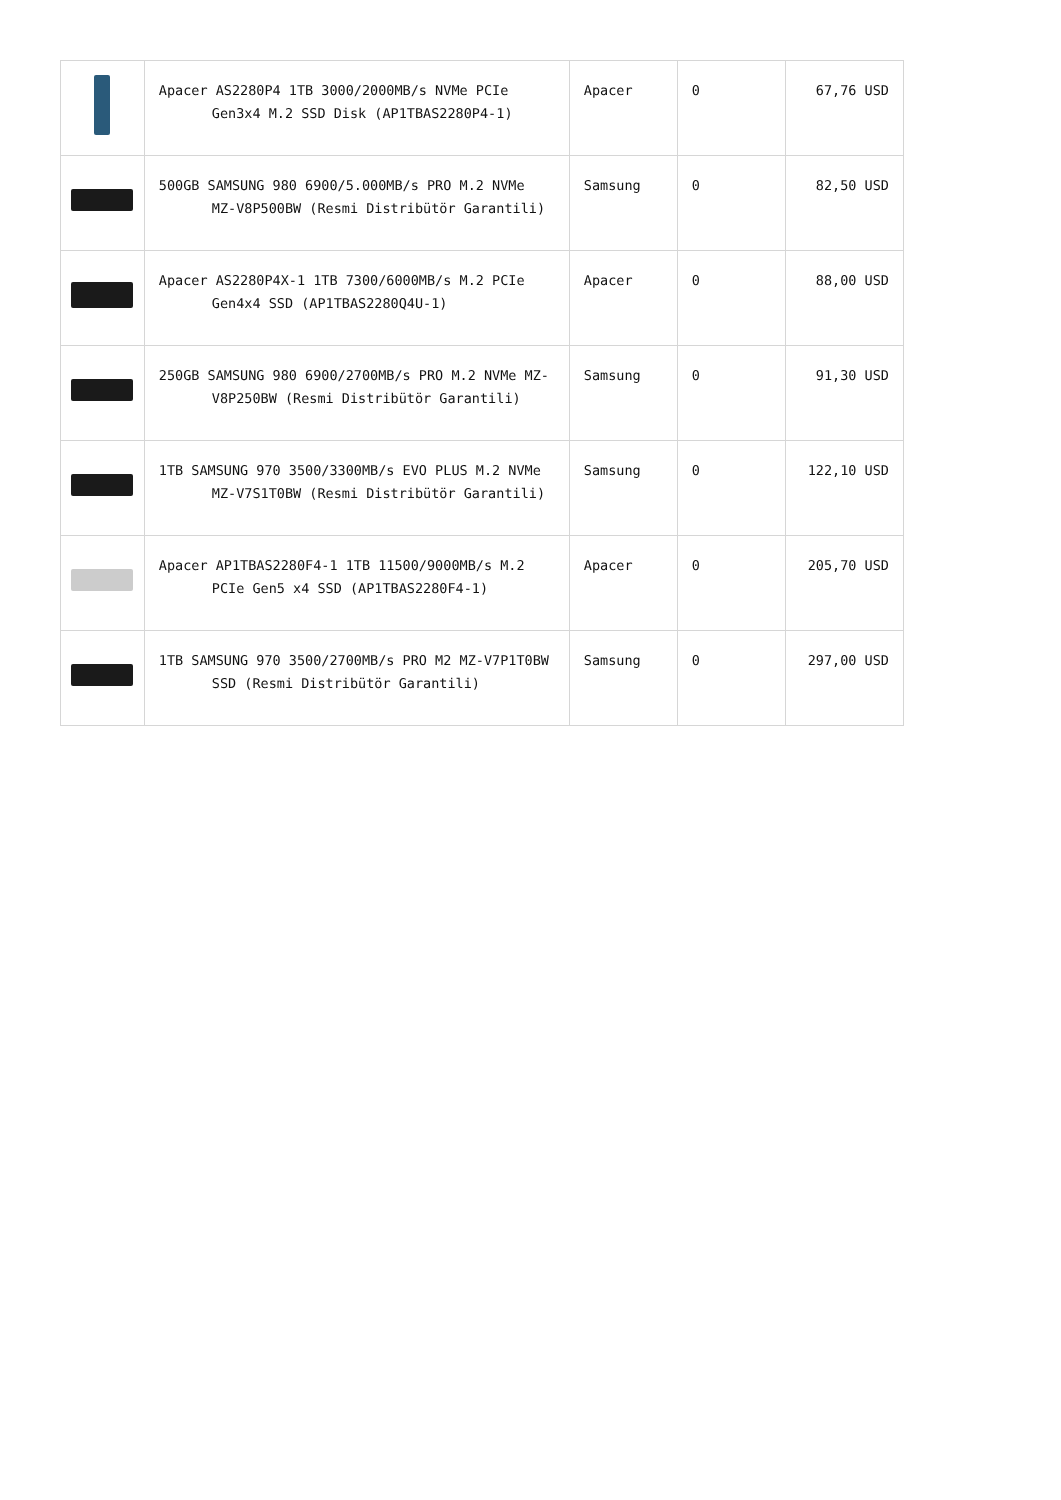| | Apacer AS2280P4 1TB 3000/2000MB/s NVMe PCIe Gen3x4 M.2 SSD Disk (AP1TBAS2280P4-1) | Apacer | 0 | 67,76 USD |
| | 500GB SAMSUNG 980 6900/5.000MB/s PRO M.2 NVMe MZ-V8P500BW (Resmi Distribütör Garantili) | Samsung | 0 | 82,50 USD |
| | Apacer AS2280P4X-1 1TB 7300/6000MB/s M.2 PCIe Gen4x4 SSD (AP1TBAS2280Q4U-1) | Apacer | 0 | 88,00 USD |
| | 250GB SAMSUNG 980 6900/2700MB/s PRO M.2 NVMe MZ-V8P250BW (Resmi Distribütör Garantili) | Samsung | 0 | 91,30 USD |
| | 1TB SAMSUNG 970 3500/3300MB/s EVO PLUS M.2 NVMe MZ-V7S1T0BW (Resmi Distribütör Garantili) | Samsung | 0 | 122,10 USD |
| | Apacer AP1TBAS2280F4-1 1TB 11500/9000MB/s M.2 PCIe Gen5 x4 SSD (AP1TBAS2280F4-1) | Apacer | 0 | 205,70 USD |
| | 1TB SAMSUNG 970 3500/2700MB/s PRO M2 MZ-V7P1T0BW SSD (Resmi Distribütör Garantili) | Samsung | 0 | 297,00 USD |